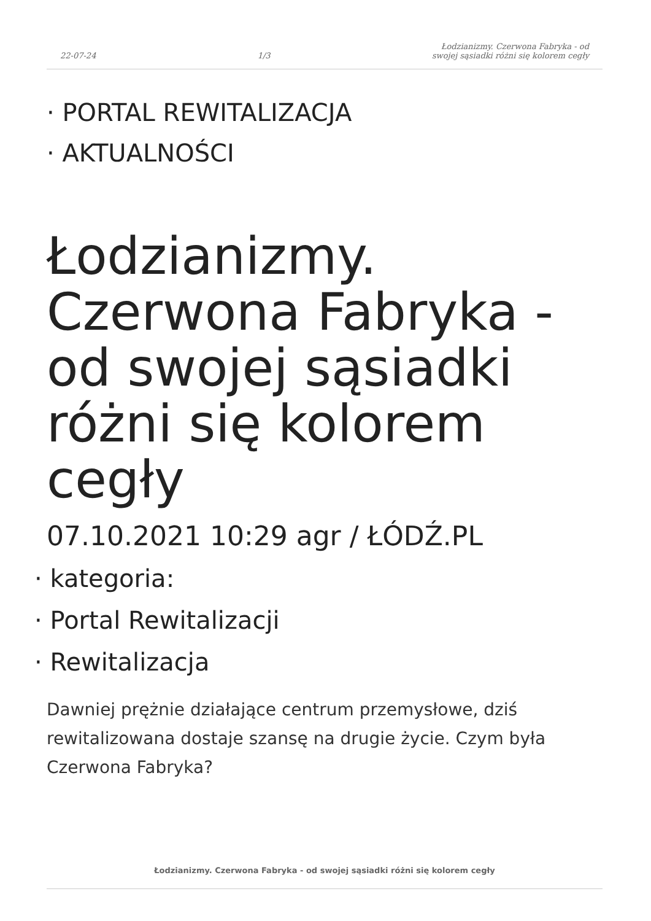22-07-24
1/3
Łodzianizmy. Czerwona Fabryka - od
swojej sąsiadki różni się kolorem cegły
· PORTAL REWITALIZACJA
· AKTUALNOŚCI
Łodzianizmy. Czerwona Fabryka - od swojej sąsiadki różni się kolorem cegły
07.10.2021 10:29 agr / ŁÓDŹ.PL
· kategoria:
· Portal Rewitalizacji
· Rewitalizacja
Dawniej prężnie działające centrum przemysłowe, dziś rewitalizowana dostaje szansę na drugie życie. Czym była Czerwona Fabryka?
Łodzianizmy. Czerwona Fabryka - od swojej sąsiadki różni się kolorem cegły